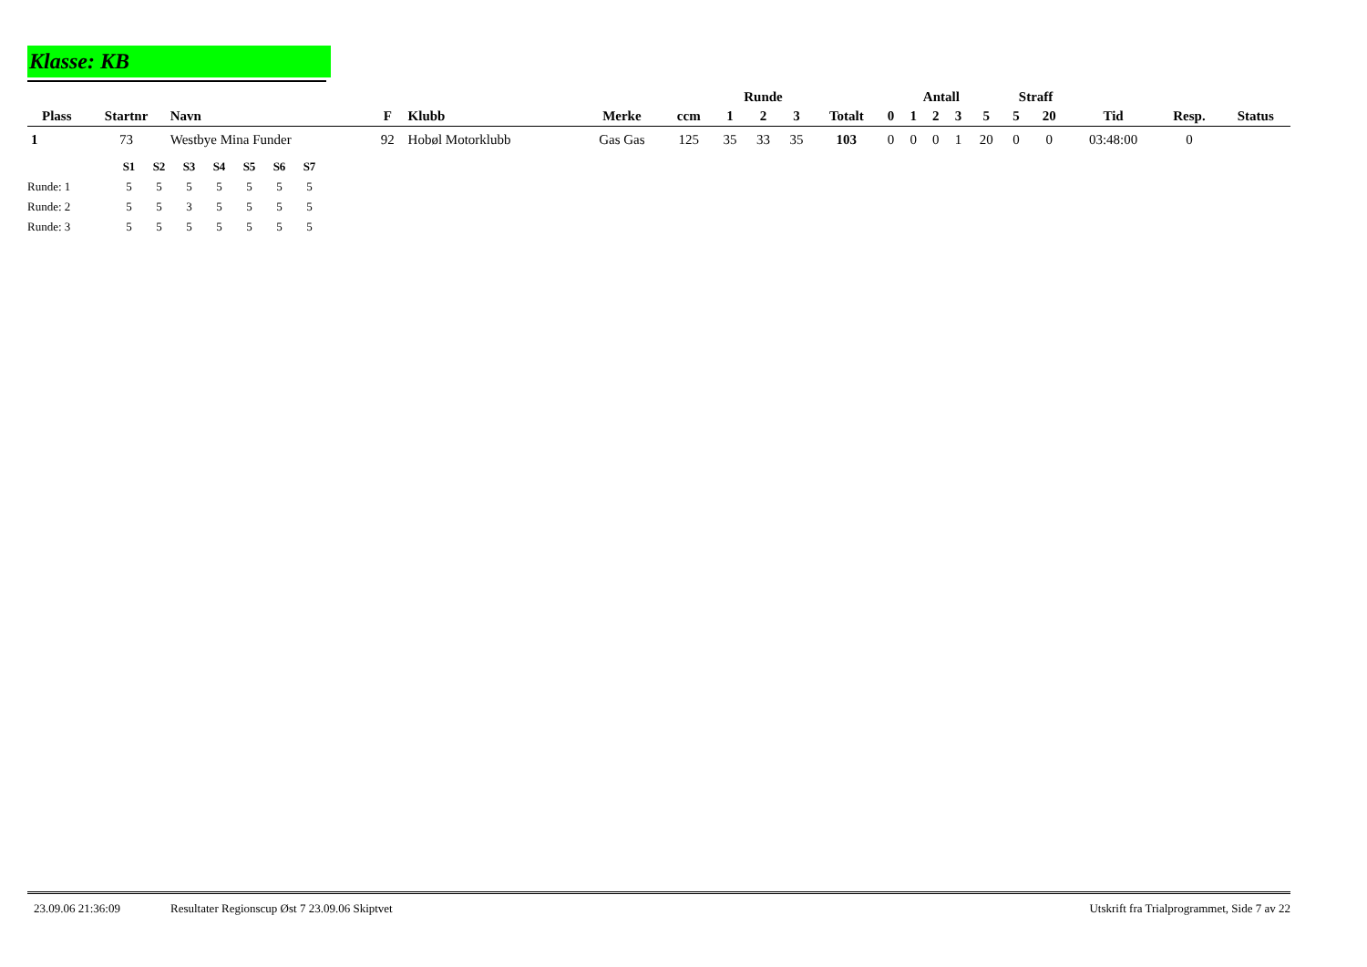Klasse: KB
| | | | | | | | Runde | | | | Antall | | | | | Straff | | | | |
| --- | --- | --- | --- | --- | --- | --- | --- | --- | --- | --- | --- | --- | --- | --- | --- | --- | --- | --- | --- | --- |
| Plass | Startnr | Navn | F | Klubb | Merke | ccm | 1 | 2 | 3 | Totalt | 0 | 1 | 2 | 3 | 5 | 5 | 20 | Tid | Resp. | Status |
| 1 | 73 | Westbye Mina Funder | 92 | Hobøl Motorklubb | Gas Gas | 125 | 35 | 33 | 35 | 103 | 0 | 0 | 0 | 1 | 20 | 0 | 0 | 03:48:00 | 0 | |
| | S1 | S2 | S3 | S4 | S5 | S6 | S7 |
| Runde: 1 | 5 | 5 | 5 | 5 | 5 | 5 | 5 |
| Runde: 2 | 5 | 5 | 3 | 5 | 5 | 5 | 5 |
| Runde: 3 | 5 | 5 | 5 | 5 | 5 | 5 | 5 |
23.09.06 21:36:09 Resultater Regionscup Øst 7 23.09.06 Skiptvet Utskrift fra Trialprogrammet, Side 7 av 22